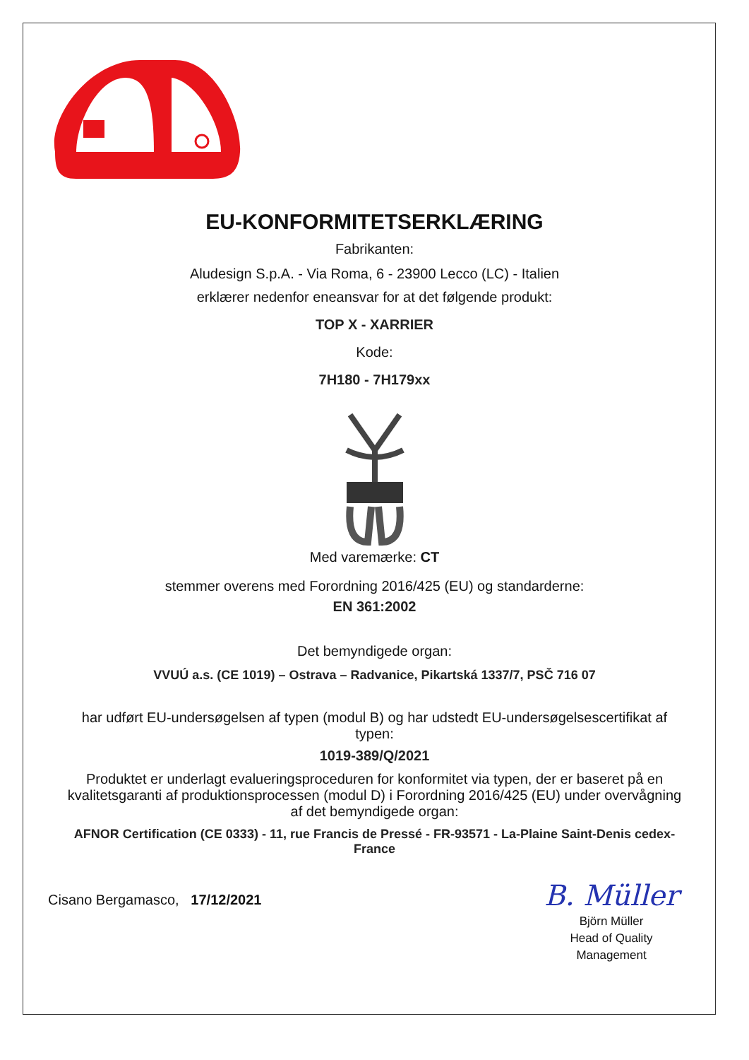EU-KONFORMITETSERKLÆRING
Fabrikanten:
Aludesign S.p.A. - Via Roma, 6 - 23900 Lecco (LC) - Italien
erklærer nedenfor eneansvar for at det følgende produkt:
TOP X - XARRIER
Kode:
7H180 - 7H179xx
Med varemærke: CT
stemmer overens med Forordning 2016/425 (EU) og standarderne:
EN 361:2002
Det bemyndigede organ:
VVUÚ a.s. (CE 1019) – Ostrava – Radvanice, Pikartská 1337/7, PSČ 716 07
har udført EU-undersøgelsen af typen (modul B) og har udstedt EU-undersøgelsescertifikat af typen:
1019-389/Q/2021
Produktet er underlagt evalueringsproceduren for konformitet via typen, der er baseret på en kvalitetsgaranti af produktionsprocessen (modul D) i Forordning 2016/425 (EU) under overvågning af det bemyndigede organ:
AFNOR Certification (CE 0333) - 11, rue Francis de Pressé - FR-93571 - La-Plaine Saint-Denis cedex-France
Cisano Bergamasco, 17/12/2021
B. Müller
Björn Müller
Head of Quality
Management